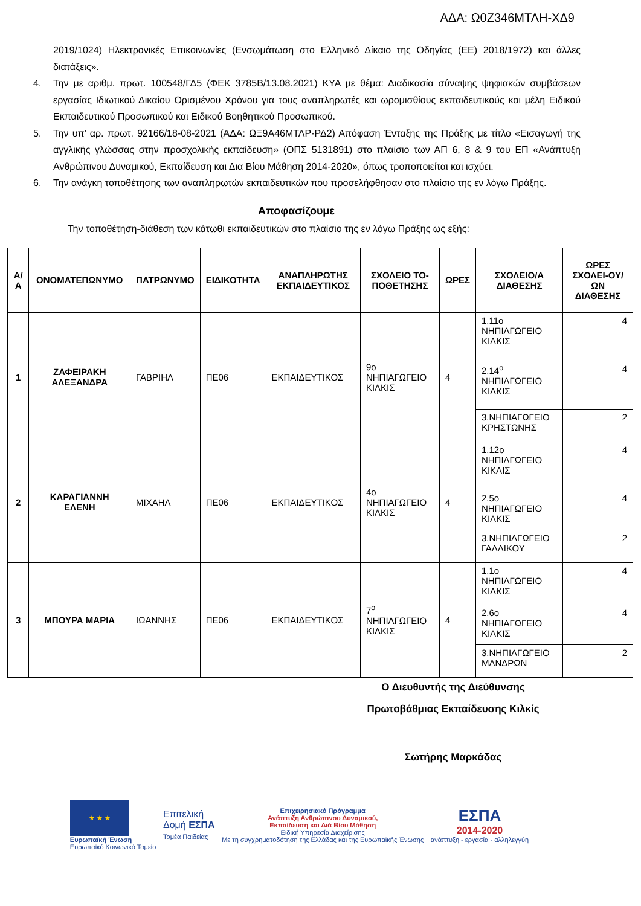ΑΔΑ: Ω0Ζ346ΜΤΛΗ-ΧΔ9
2019/1024) Ηλεκτρονικές Επικοινωνίες (Ενσωμάτωση στο Ελληνικό Δίκαιο της Οδηγίας (ΕΕ) 2018/1972) και άλλες διατάξεις».
4. Την με αριθμ. πρωτ. 100548/ΓΔ5 (ΦΕΚ 3785Β/13.08.2021) ΚΥΑ με θέμα: Διαδικασία σύναψης ψηφιακών συμβάσεων εργασίας Ιδιωτικού Δικαίου Ορισμένου Χρόνου για τους αναπληρωτές και ωρομισθίους εκπαιδευτικούς και μέλη Ειδικού Εκπαιδευτικού Προσωπικού και Ειδικού Βοηθητικού Προσωπικού.
5. Την υπ’ αρ. πρωτ. 92166/18-08-2021 (ΑΔΑ: ΩΞ9Α46ΜΤΛΡ-ΡΔ2) Απόφαση Ένταξης της Πράξης με τίτλο «Εισαγωγή της αγγλικής γλώσσας στην προσχολικής εκπαίδευση» (ΟΠΣ 5131891) στο πλαίσιο των ΑΠ 6, 8 & 9 του ΕΠ «Ανάπτυξη Ανθρώπινου Δυναμικού, Εκπαίδευση και Δια Βίου Μάθηση 2014-2020», όπως τροποποιείται και ισχύει.
6. Την ανάγκη τοποθέτησης των αναπληρωτών εκπαιδευτικών που προσελήφθησαν στο πλαίσιο της εν λόγω Πράξης.
Αποφασίζουμε
Την τοποθέτηση-διάθεση των κάτωθι εκπαιδευτικών στο πλαίσιο της εν λόγω Πράξης ως εξής:
| Α/Α | ΟΝΟΜΑΤΕΠΩΝΥΜΟ | ΠΑΤΡΩΝΥΜΟ | ΕΙΔΙΚΟΤΗΤΑ | ΑΝΑΠΛΗΡΩΤΗΣ ΕΚΠΑΙΔΕΥΤΙΚΟΣ | ΣΧΟΛΕΙΟ ΤΟ-ΠΟΘΕΤΗΣΗΣ | ΩΡΕΣ | ΣΧΟΛΕΙΟ/Α ΔΙΑΘΕΣΗΣ | ΩΡΕΣ ΣΧΟΛΕΙ-ΟΥ/ΩΝ ΔΙΑΘΕΣΗΣ |
| --- | --- | --- | --- | --- | --- | --- | --- | --- |
| 1 | ΖΑΦΕΙΡΑΚΗ ΑΛΕΞΑΝΔΡΑ | ΓΑΒΡΙΗΛ | ΠΕ06 | ΕΚΠΑΙΔΕΥΤΙΚΟΣ | 9ο ΝΗΠΙΑΓΩΓΕΙΟ ΚΙΛΚΙΣ | 4 | 1.11ο ΝΗΠΙΑΓΩΓΕΙΟ ΚΙΛΚΙΣ | 4 |
| | | | | | | | 2.14<sup>ο</sup> ΝΗΠΙΑΓΩΓΕΙΟ ΚΙΛΚΙΣ | 4 |
| | | | | | | | 3.ΝΗΠΙΑΓΩΓΕΙΟ ΚΡΗΣΤΩΝΗΣ | 2 |
| 2 | ΚΑΡΑΓΙΑΝΝΗ ΕΛΕΝΗ | ΜΙΧΑΗΛ | ΠΕ06 | ΕΚΠΑΙΔΕΥΤΙΚΟΣ | 4ο ΝΗΠΙΑΓΩΓΕΙΟ ΚΙΛΚΙΣ | 4 | 1.12ο ΝΗΠΙΑΓΩΓΕΙΟ ΚΙΚΛΙΣ | 4 |
| | | | | | | | 2.5ο ΝΗΠΙΑΓΩΓΕΙΟ ΚΙΛΚΙΣ | 4 |
| | | | | | | | 3.ΝΗΠΙΑΓΩΓΕΙΟ ΓΑΛΛΙΚΟΥ | 2 |
| 3 | ΜΠΟΥΡΑ ΜΑΡΙΑ | ΙΩΑΝΝΗΣ | ΠΕ06 | ΕΚΠΑΙΔΕΥΤΙΚΟΣ | 7<sup>ο</sup> ΝΗΠΙΑΓΩΓΕΙΟ ΚΙΛΚΙΣ | 4 | 1.1ο ΝΗΠΙΑΓΩΓΕΙΟ ΚΙΛΚΙΣ | 4 |
| | | | | | | | 2.6ο ΝΗΠΙΑΓΩΓΕΙΟ ΚΙΛΚΙΣ | 4 |
| | | | | | | | 3.ΝΗΠΙΑΓΩΓΕΙΟ ΜΑΝΔΡΩΝ | 2 |
Ο Διευθυντής της Διεύθυνσης
Πρωτοβάθμιας Εκπαίδευσης Κιλκίς
Σωτήρης Μαρκάδας
★ ★ ★
Ευρωπαϊκή Ένωση
Ευρωπαϊκό Κοινωνικό Ταμείο
Επιτελική
Δομή ΕΣΠΑ
Τομέα Παιδείας
Επιχειρησιακό Πρόγραμμα
Ανάπτυξη Ανθρώπινου Δυναμικού,
Εκπαίδευση και Διά Βίου Μάθηση
Ειδική Υπηρεσία Διαχείρισης
Με τη συγχρηματοδότηση της Ελλάδας και της Ευρωπαϊκής Ένωσης
ΕΣΠΑ
2014-2020
ανάπτυξη - εργασία - αλληλεγγύη